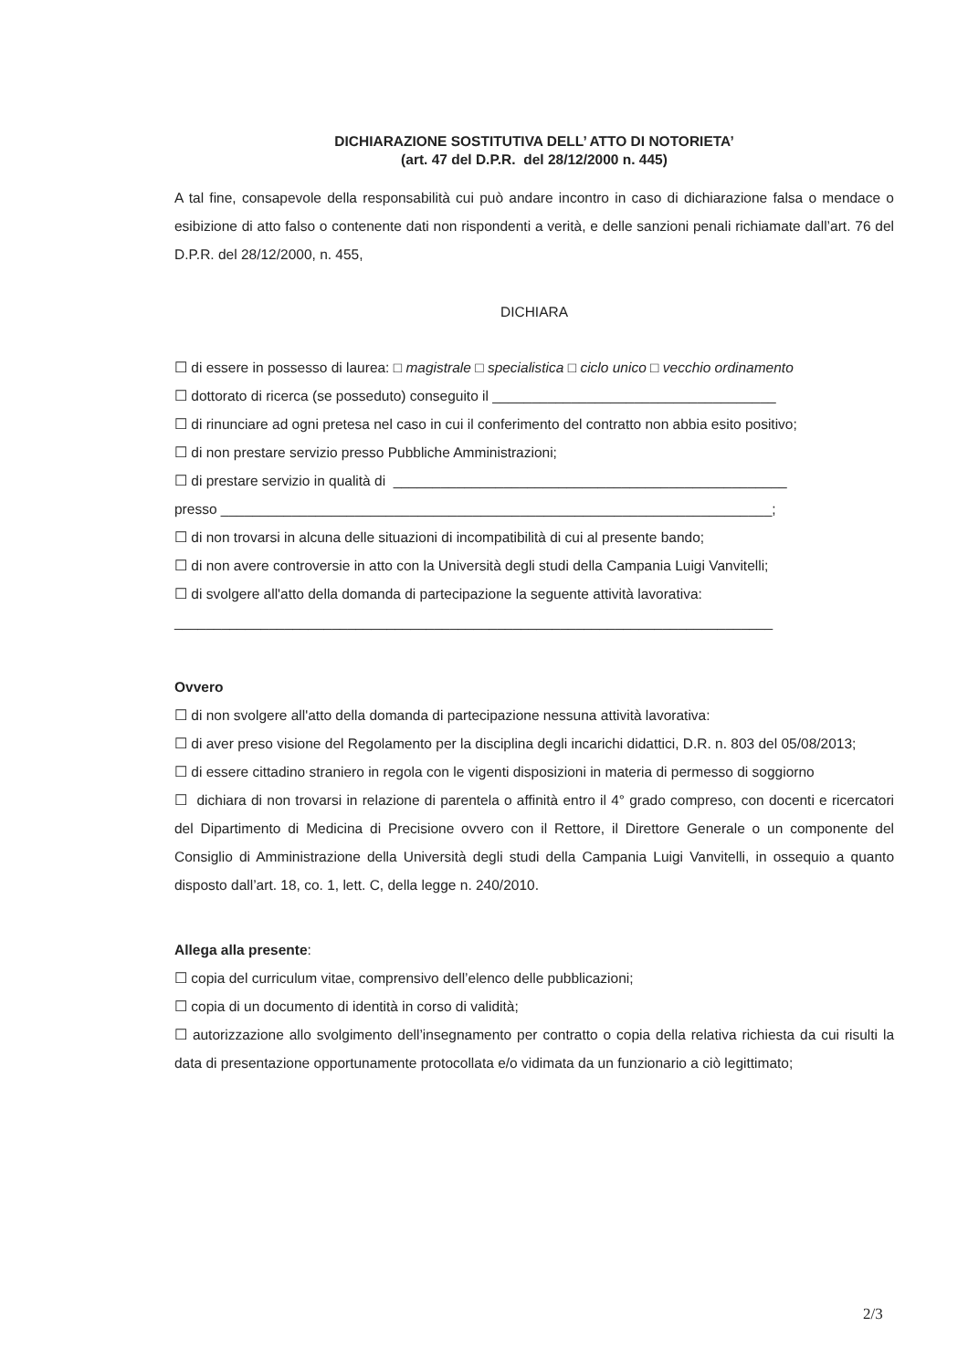DICHIARAZIONE SOSTITUTIVA DELL’ ATTO DI NOTORIETA’
(art. 47 del D.P.R. del 28/12/2000 n. 445)
A tal fine, consapevole della responsabilità cui può andare incontro in caso di dichiarazione falsa o mendace o esibizione di atto falso o contenente dati non rispondenti a verità, e delle sanzioni penali richiamate dall’art. 76 del D.P.R. del 28/12/2000, n. 455,
DICHIARA
☐ di essere in possesso di laurea: □ magistrale □ specialistica □ ciclo unico □ vecchio ordinamento
☐ dottorato di ricerca (se posseduto) conseguito il ____________________________________
☐ di rinunciare ad ogni pretesa nel caso in cui il conferimento del contratto non abbia esito positivo;
☐ di non prestare servizio presso Pubbliche Amministrazioni;
☐ di prestare servizio in qualità di __________________________________________________
presso ______________________________________________________________________;
☐ di non trovarsi in alcuna delle situazioni di incompatibilità di cui al presente bando;
☐ di non avere controversie in atto con la Università degli studi della Campania Luigi Vanvitelli;
☐ di svolgere all'atto della domanda di partecipazione la seguente attività lavorativa:
____________________________________________________________________________
Ovvero
☐ di non svolgere all'atto della domanda di partecipazione nessuna attività lavorativa:
☐ di aver preso visione del Regolamento per la disciplina degli incarichi didattici, D.R. n. 803 del 05/08/2013;
☐ di essere cittadino straniero in regola con le vigenti disposizioni in materia di permesso di soggiorno
☐ dichiara di non trovarsi in relazione di parentela o affinità entro il 4° grado compreso, con docenti e ricercatori del Dipartimento di Medicina di Precisione ovvero con il Rettore, il Direttore Generale o un componente del Consiglio di Amministrazione della Università degli studi della Campania Luigi Vanvitelli, in ossequio a quanto disposto dall’art. 18, co. 1, lett. C, della legge n. 240/2010.
Allega alla presente:
☐ copia del curriculum vitae, comprensivo dell’elenco delle pubblicazioni;
☐ copia di un documento di identità in corso di validità;
☐ autorizzazione allo svolgimento dell’insegnamento per contratto o copia della relativa richiesta da cui risulti la data di presentazione opportunamente protocollata e/o vidimata da un funzionario a ciò legittimato;
2/3